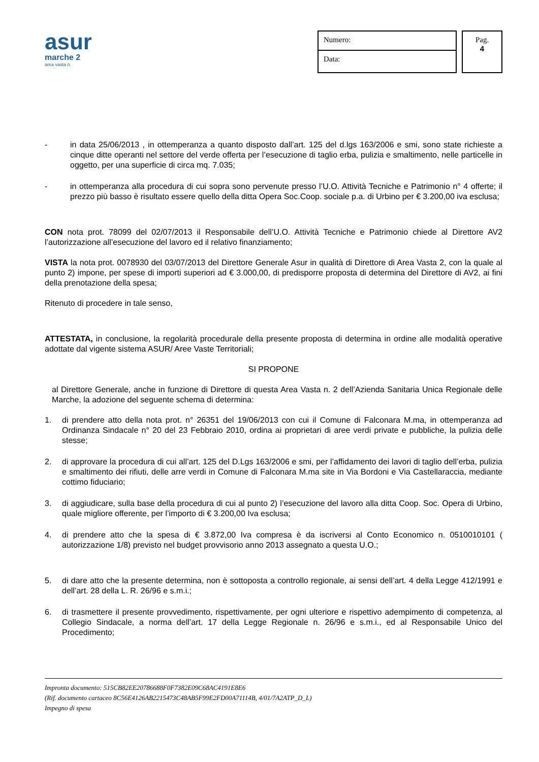asur
marche 2
area vasta n.
Numero:
Data:
Pag.
4
- in data 25/06/2013 , in ottemperanza a quanto disposto dall’art. 125 del d.lgs 163/2006 e smi, sono state richieste a cinque ditte operanti nel settore del verde offerta per l’esecuzione di taglio erba, pulizia e smaltimento, nelle particelle in oggetto, per una superficie di circa mq. 7.035;
- in ottemperanza alla procedura di cui sopra sono pervenute presso l’U.O. Attività Tecniche e Patrimonio n° 4 offerte; il prezzo più basso è risultato essere quello della ditta Opera Soc.Coop. sociale p.a. di Urbino per € 3.200,00 iva esclusa;
CON nota prot. 78099 del 02/07/2013 il Responsabile dell’U.O. Attività Tecniche e Patrimonio chiede al Direttore AV2 l’autorizzazione all’esecuzione del lavoro ed il relativo finanziamento;
VISTA la nota prot. 0078930 del 03/07/2013 del Direttore Generale Asur in qualità di Direttore di Area Vasta 2, con la quale al punto 2) impone, per spese di importi superiori ad € 3.000,00, di predisporre proposta di determina del Direttore di AV2, ai fini della prenotazione della spesa;
Ritenuto di procedere in tale senso,
ATTESTATA, in conclusione, la regolarità procedurale della presente proposta di determina in ordine alle modalità operative adottate dal vigente sistema ASUR/ Aree Vaste Territoriali;
SI PROPONE
al Direttore Generale, anche in funzione di Direttore di questa Area Vasta n. 2 dell’Azienda Sanitaria Unica Regionale delle Marche, la adozione del seguente schema di determina:
1. di prendere atto della nota prot. n° 26351 del 19/06/2013 con cui il Comune di Falconara M.ma, in ottemperanza ad Ordinanza Sindacale n° 20 del 23 Febbraio 2010, ordina ai proprietari di aree verdi private e pubbliche, la pulizia delle stesse;
2. di approvare la procedura di cui all’art. 125 del D.Lgs 163/2006 e smi, per l’affidamento dei lavori di taglio dell’erba, pulizia e smaltimento dei rifiuti, delle arre verdi in Comune di Falconara M.ma site in Via Bordoni e Via Castellaraccia, mediante cottimo fiduciario;
3. di aggiudicare, sulla base della procedura di cui al punto 2) l’esecuzione del lavoro alla ditta Coop. Soc. Opera di Urbino, quale migliore offerente, per l’importo di € 3.200,00 Iva esclusa;
4. di prendere atto che la spesa di € 3.872,00 Iva compresa è da iscriversi al Conto Economico n. 0510010101 ( autorizzazione 1/8) previsto nel budget provvisorio anno 2013 assegnato a questa U.O.;
5. di dare atto che la presente determina, non è sottoposta a controllo regionale, ai sensi dell’art. 4 della Legge 412/1991 e dell’art. 28 della L. R. 26/96 e s.m.i.;
6. di trasmettere il presente provvedimento, rispettivamente, per ogni ulteriore e rispettivo adempimento di competenza, al Collegio Sindacale, a norma dell’art. 17 della Legge Regionale n. 26/96 e s.m.i., ed al Responsabile Unico del Procedimento;
Impronta documento: 515CB82EE20786688F0F7382E09C68AC4191E8E6
(Rif. documento cartaceo 8C56E4126AB2215473C48AB5F99E2FD00A71114B, 4/01/7A2ATP_D_L)
Impegno di spesa